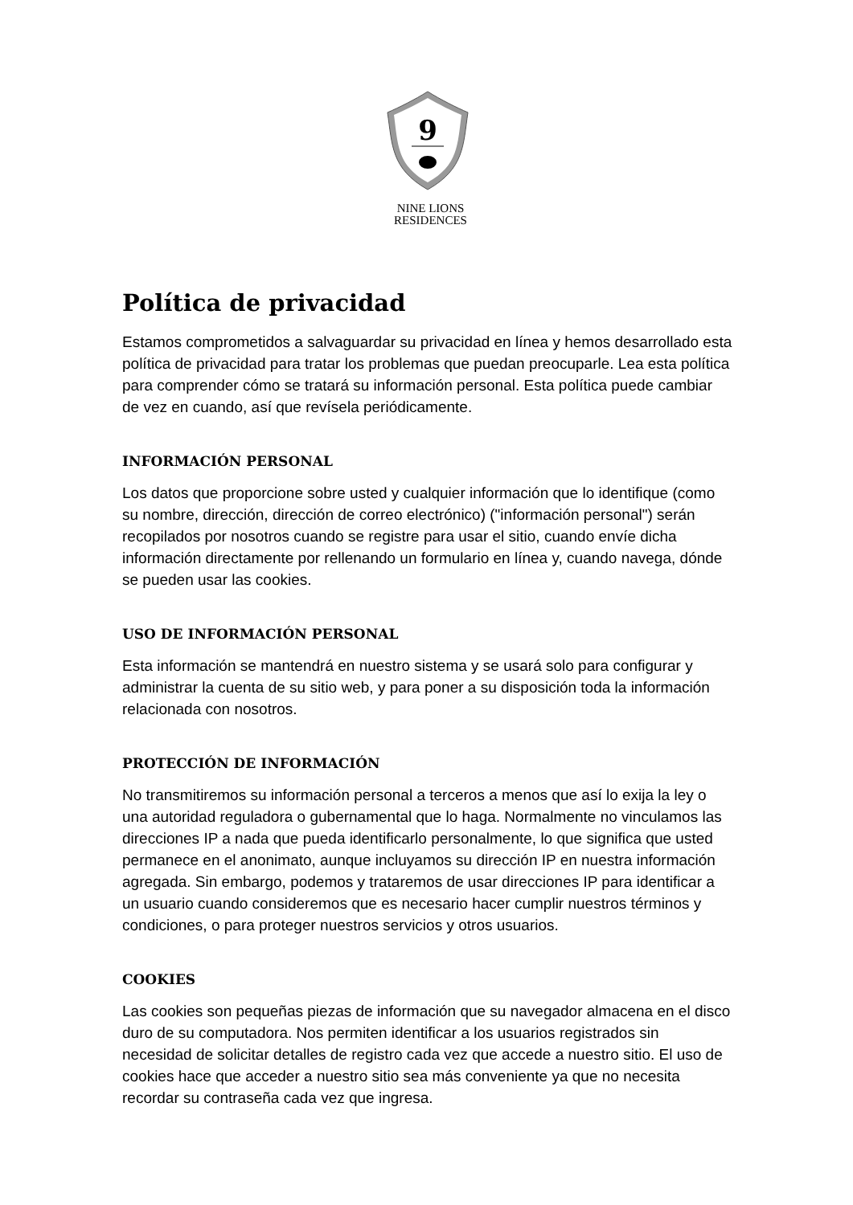9
NINE LIONS
RESIDENCES
Política de privacidad
Estamos comprometidos a salvaguardar su privacidad en línea y hemos desarrollado esta política de privacidad para tratar los problemas que puedan preocuparle. Lea esta política para comprender cómo se tratará su información personal. Esta política puede cambiar de vez en cuando, así que revísela periódicamente.
INFORMACIÓN PERSONAL
Los datos que proporcione sobre usted y cualquier información que lo identifique (como su nombre, dirección, dirección de correo electrónico) ("información personal") serán recopilados por nosotros cuando se registre para usar el sitio, cuando envíe dicha información directamente por rellenando un formulario en línea y, cuando navega, dónde se pueden usar las cookies.
USO DE INFORMACIÓN PERSONAL
Esta información se mantendrá en nuestro sistema y se usará solo para configurar y administrar la cuenta de su sitio web, y para poner a su disposición toda la información relacionada con nosotros.
PROTECCIÓN DE INFORMACIÓN
No transmitiremos su información personal a terceros a menos que así lo exija la ley o una autoridad reguladora o gubernamental que lo haga. Normalmente no vinculamos las direcciones IP a nada que pueda identificarlo personalmente, lo que significa que usted permanece en el anonimato, aunque incluyamos su dirección IP en nuestra información agregada. Sin embargo, podemos y trataremos de usar direcciones IP para identificar a un usuario cuando consideremos que es necesario hacer cumplir nuestros términos y condiciones, o para proteger nuestros servicios y otros usuarios.
COOKIES
Las cookies son pequeñas piezas de información que su navegador almacena en el disco duro de su computadora. Nos permiten identificar a los usuarios registrados sin necesidad de solicitar detalles de registro cada vez que accede a nuestro sitio. El uso de cookies hace que acceder a nuestro sitio sea más conveniente ya que no necesita recordar su contraseña cada vez que ingresa.